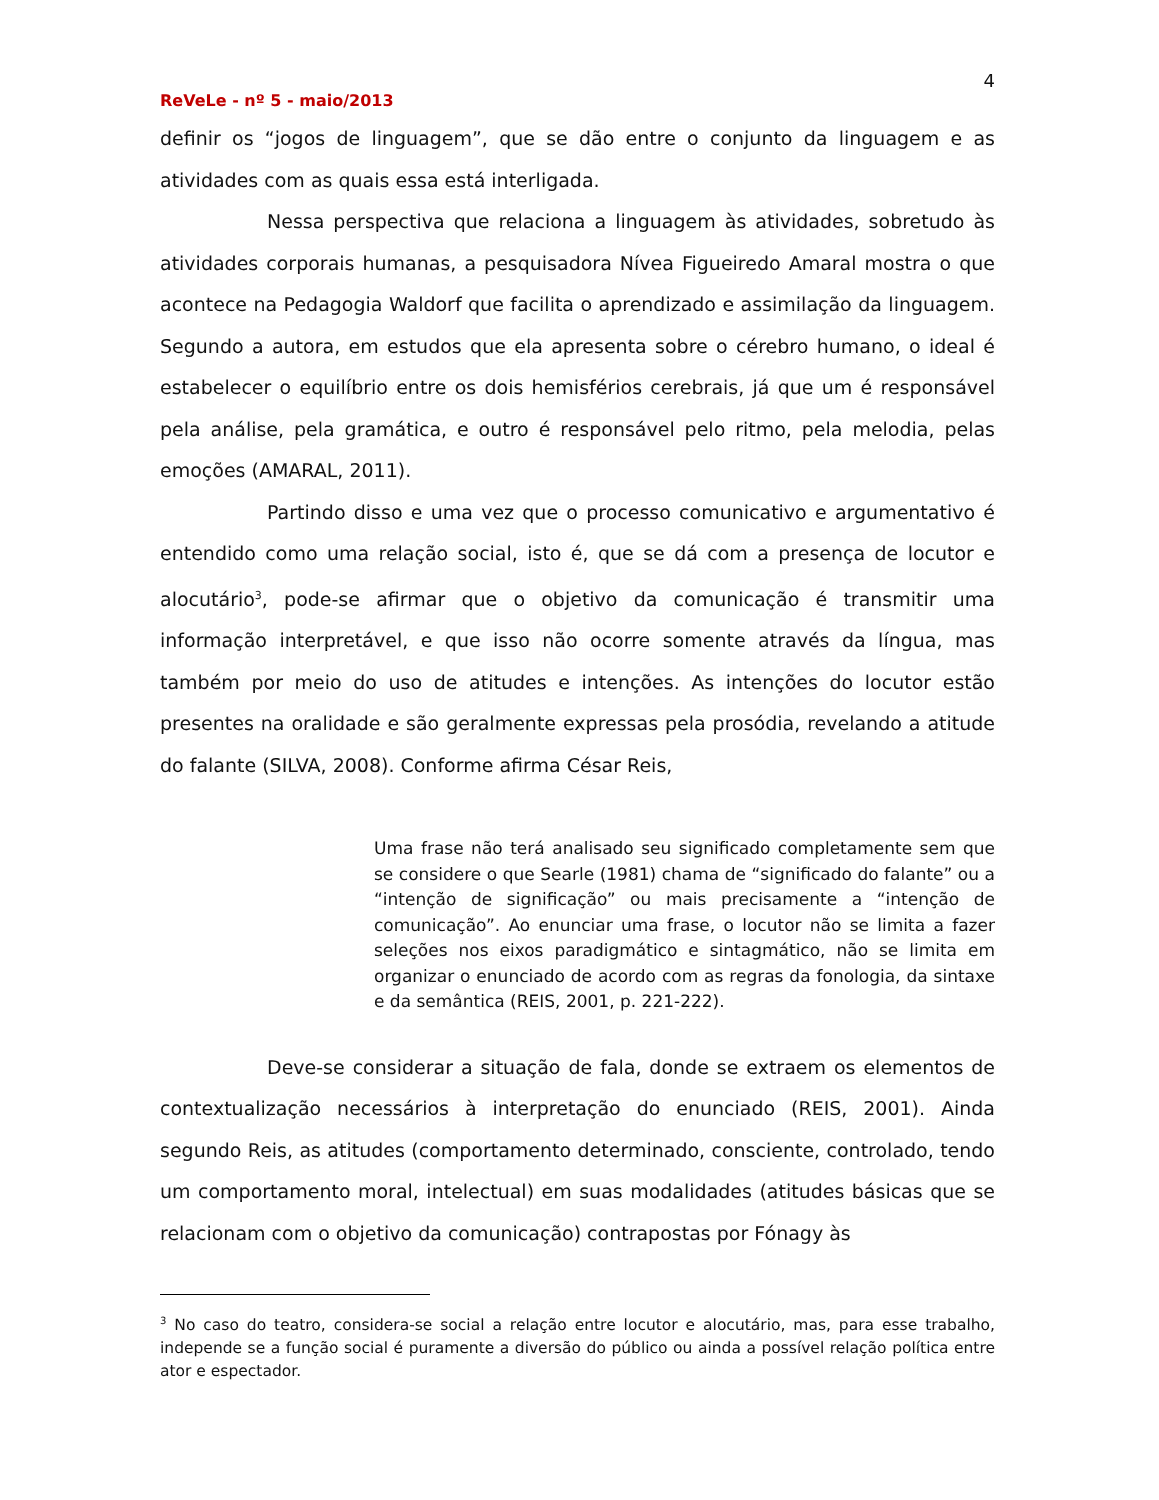4
ReVeLe - nº 5 - maio/2013
definir os “jogos de linguagem”, que se dão entre o conjunto da linguagem e as atividades com as quais essa está interligada.
Nessa perspectiva que relaciona a linguagem às atividades, sobretudo às atividades corporais humanas, a pesquisadora Nívea Figueiredo Amaral mostra o que acontece na Pedagogia Waldorf que facilita o aprendizado e assimilação da linguagem. Segundo a autora, em estudos que ela apresenta sobre o cérebro humano, o ideal é estabelecer o equilíbrio entre os dois hemisférios cerebrais, já que um é responsável pela análise, pela gramática, e outro é responsável pelo ritmo, pela melodia, pelas emoções (AMARAL, 2011).
Partindo disso e uma vez que o processo comunicativo e argumentativo é entendido como uma relação social, isto é, que se dá com a presença de locutor e alocutário<sup>3</sup>, pode-se afirmar que o objetivo da comunicação é transmitir uma informação interpretável, e que isso não ocorre somente através da língua, mas também por meio do uso de atitudes e intenções. As intenções do locutor estão presentes na oralidade e são geralmente expressas pela prosódia, revelando a atitude do falante (SILVA, 2008). Conforme afirma César Reis,
Uma frase não terá analisado seu significado completamente sem que se considere o que Searle (1981) chama de “significado do falante” ou a “intenção de significação” ou mais precisamente a “intenção de comunicação”. Ao enunciar uma frase, o locutor não se limita a fazer seleções nos eixos paradigmático e sintagmático, não se limita em organizar o enunciado de acordo com as regras da fonologia, da sintaxe e da semântica (REIS, 2001, p. 221-222).
Deve-se considerar a situação de fala, donde se extraem os elementos de contextualização necessários à interpretação do enunciado (REIS, 2001). Ainda segundo Reis, as atitudes (comportamento determinado, consciente, controlado, tendo um comportamento moral, intelectual) em suas modalidades (atitudes básicas que se relacionam com o objetivo da comunicação) contrapostas por Fónagy às
<sup>3</sup> No caso do teatro, considera-se social a relação entre locutor e alocutário, mas, para esse trabalho, independe se a função social é puramente a diversão do público ou ainda a possível relação política entre ator e espectador.